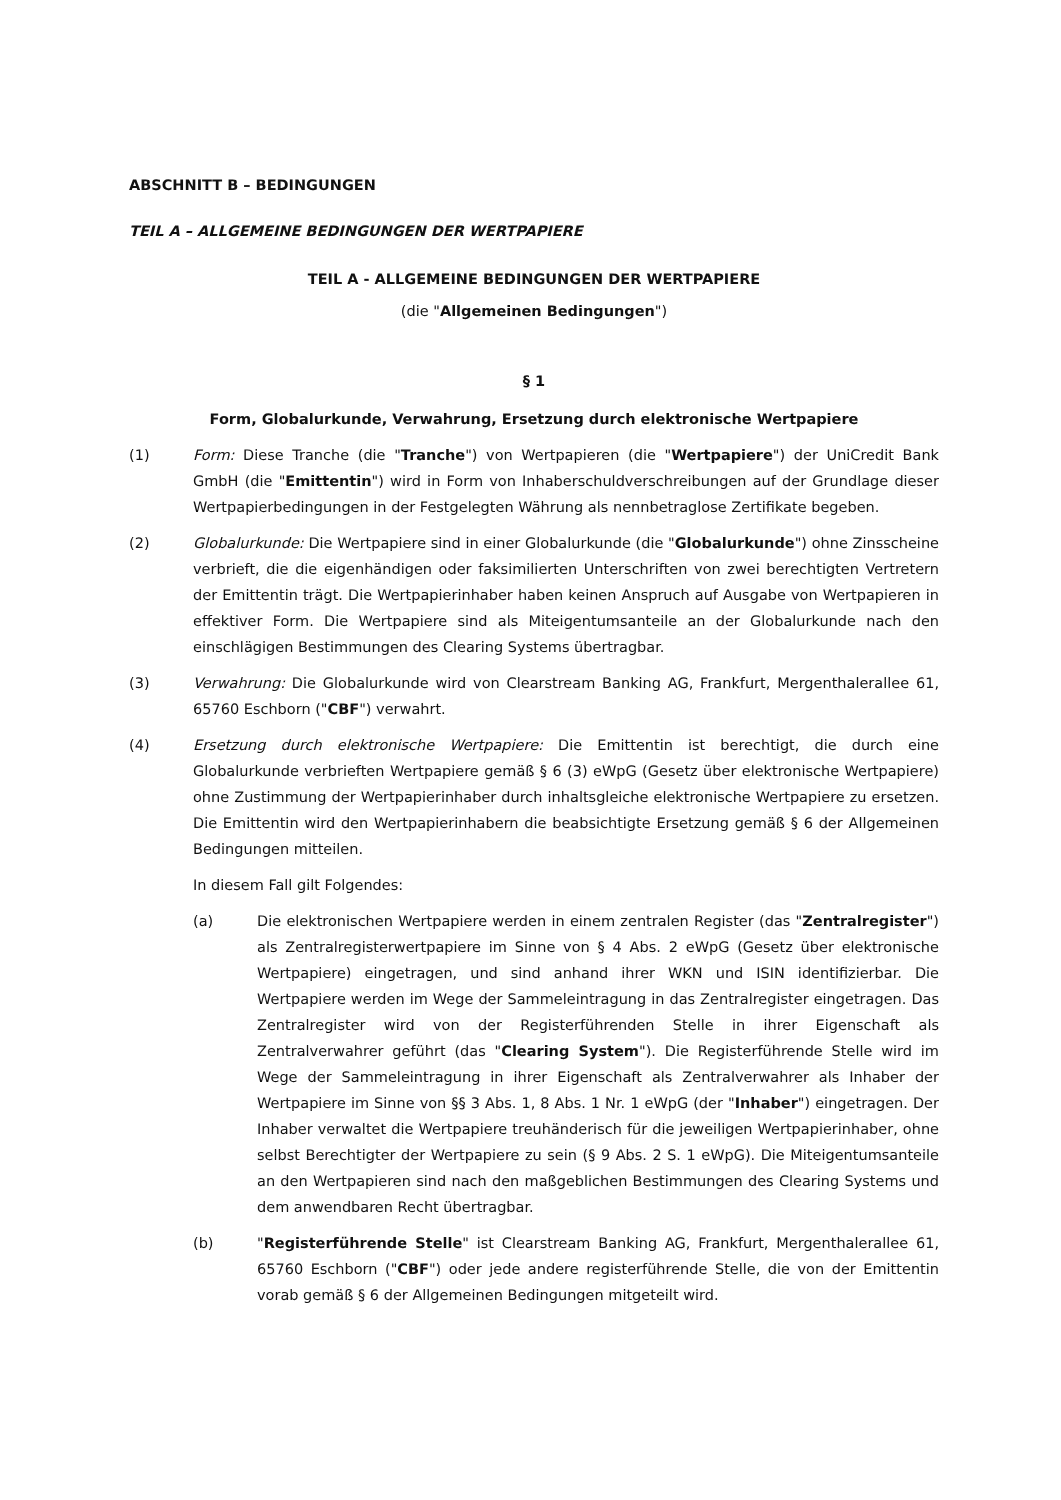ABSCHNITT B – BEDINGUNGEN
TEIL A – ALLGEMEINE BEDINGUNGEN DER WERTPAPIERE
TEIL A - ALLGEMEINE BEDINGUNGEN DER WERTPAPIERE
(die "Allgemeinen Bedingungen")
§ 1
Form, Globalurkunde, Verwahrung, Ersetzung durch elektronische Wertpapiere
(1) Form: Diese Tranche (die "Tranche") von Wertpapieren (die "Wertpapiere") der UniCredit Bank GmbH (die "Emittentin") wird in Form von Inhaberschuldverschreibungen auf der Grundlage dieser Wertpapierbedingungen in der Festgelegten Währung als nennbetraglose Zertifikate begeben.
(2) Globalurkunde: Die Wertpapiere sind in einer Globalurkunde (die "Globalurkunde") ohne Zinsscheine verbrieft, die die eigenhändigen oder faksimilierten Unterschriften von zwei berechtigten Vertretern der Emittentin trägt. Die Wertpapierinhaber haben keinen Anspruch auf Ausgabe von Wertpapieren in effektiver Form. Die Wertpapiere sind als Miteigentumsanteile an der Globalurkunde nach den einschlägigen Bestimmungen des Clearing Systems übertragbar.
(3) Verwahrung: Die Globalurkunde wird von Clearstream Banking AG, Frankfurt, Mergenthalerallee 61, 65760 Eschborn ("CBF") verwahrt.
(4) Ersetzung durch elektronische Wertpapiere: Die Emittentin ist berechtigt, die durch eine Globalurkunde verbrieften Wertpapiere gemäß § 6 (3) eWpG (Gesetz über elektronische Wertpapiere) ohne Zustimmung der Wertpapierinhaber durch inhaltsgleiche elektronische Wertpapiere zu ersetzen. Die Emittentin wird den Wertpapierinhabern die beabsichtigte Ersetzung gemäß § 6 der Allgemeinen Bedingungen mitteilen.
In diesem Fall gilt Folgendes:
(a) Die elektronischen Wertpapiere werden in einem zentralen Register (das "Zentralregister") als Zentralregisterwertpapiere im Sinne von § 4 Abs. 2 eWpG (Gesetz über elektronische Wertpapiere) eingetragen, und sind anhand ihrer WKN und ISIN identifizierbar. Die Wertpapiere werden im Wege der Sammeleintragung in das Zentralregister eingetragen. Das Zentralregister wird von der Registerführenden Stelle in ihrer Eigenschaft als Zentralverwahrer geführt (das "Clearing System"). Die Registerführende Stelle wird im Wege der Sammeleintragung in ihrer Eigenschaft als Zentralverwahrer als Inhaber der Wertpapiere im Sinne von §§ 3 Abs. 1, 8 Abs. 1 Nr. 1 eWpG (der "Inhaber") eingetragen. Der Inhaber verwaltet die Wertpapiere treuhänderisch für die jeweiligen Wertpapierinhaber, ohne selbst Berechtigter der Wertpapiere zu sein (§ 9 Abs. 2 S. 1 eWpG). Die Miteigentumsanteile an den Wertpapieren sind nach den maßgeblichen Bestimmungen des Clearing Systems und dem anwendbaren Recht übertragbar.
(b) "Registerführende Stelle" ist Clearstream Banking AG, Frankfurt, Mergenthalerallee 61, 65760 Eschborn ("CBF") oder jede andere registerführende Stelle, die von der Emittentin vorab gemäß § 6 der Allgemeinen Bedingungen mitgeteilt wird.